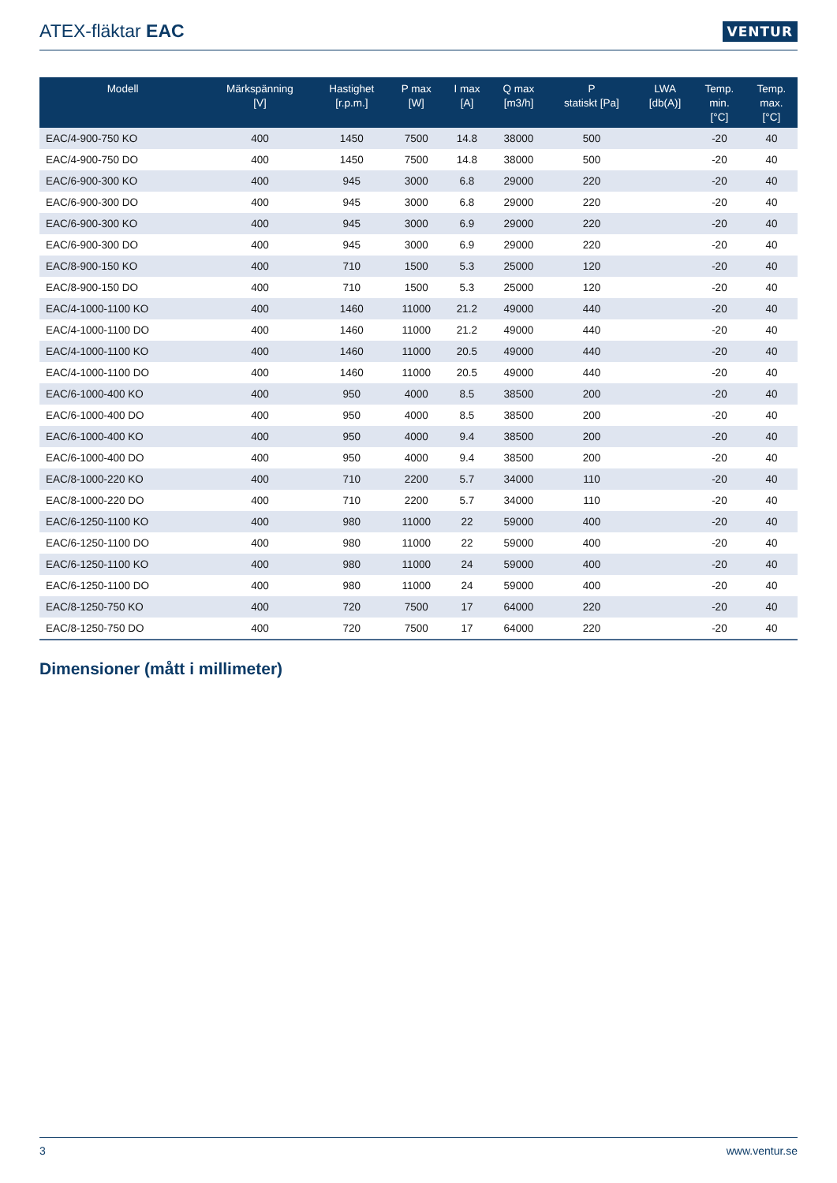ATEX-fläktar EAC
VENTUR
| Modell | Märkspänning [V] | Hastighet [r.p.m.] | P max [W] | I max [A] | Q max [m3/h] | P statiskt [Pa] | LWA [db(A)] | Temp. min. [°C] | Temp. max. [°C] |
| --- | --- | --- | --- | --- | --- | --- | --- | --- | --- |
| EAC/4-900-750 KO | 400 | 1450 | 7500 | 14.8 | 38000 | 500 | | -20 | 40 |
| EAC/4-900-750 DO | 400 | 1450 | 7500 | 14.8 | 38000 | 500 | | -20 | 40 |
| EAC/6-900-300 KO | 400 | 945 | 3000 | 6.8 | 29000 | 220 | | -20 | 40 |
| EAC/6-900-300 DO | 400 | 945 | 3000 | 6.8 | 29000 | 220 | | -20 | 40 |
| EAC/6-900-300 KO | 400 | 945 | 3000 | 6.9 | 29000 | 220 | | -20 | 40 |
| EAC/6-900-300 DO | 400 | 945 | 3000 | 6.9 | 29000 | 220 | | -20 | 40 |
| EAC/8-900-150 KO | 400 | 710 | 1500 | 5.3 | 25000 | 120 | | -20 | 40 |
| EAC/8-900-150 DO | 400 | 710 | 1500 | 5.3 | 25000 | 120 | | -20 | 40 |
| EAC/4-1000-1100 KO | 400 | 1460 | 11000 | 21.2 | 49000 | 440 | | -20 | 40 |
| EAC/4-1000-1100 DO | 400 | 1460 | 11000 | 21.2 | 49000 | 440 | | -20 | 40 |
| EAC/4-1000-1100 KO | 400 | 1460 | 11000 | 20.5 | 49000 | 440 | | -20 | 40 |
| EAC/4-1000-1100 DO | 400 | 1460 | 11000 | 20.5 | 49000 | 440 | | -20 | 40 |
| EAC/6-1000-400 KO | 400 | 950 | 4000 | 8.5 | 38500 | 200 | | -20 | 40 |
| EAC/6-1000-400 DO | 400 | 950 | 4000 | 8.5 | 38500 | 200 | | -20 | 40 |
| EAC/6-1000-400 KO | 400 | 950 | 4000 | 9.4 | 38500 | 200 | | -20 | 40 |
| EAC/6-1000-400 DO | 400 | 950 | 4000 | 9.4 | 38500 | 200 | | -20 | 40 |
| EAC/8-1000-220 KO | 400 | 710 | 2200 | 5.7 | 34000 | 110 | | -20 | 40 |
| EAC/8-1000-220 DO | 400 | 710 | 2200 | 5.7 | 34000 | 110 | | -20 | 40 |
| EAC/6-1250-1100 KO | 400 | 980 | 11000 | 22 | 59000 | 400 | | -20 | 40 |
| EAC/6-1250-1100 DO | 400 | 980 | 11000 | 22 | 59000 | 400 | | -20 | 40 |
| EAC/6-1250-1100 KO | 400 | 980 | 11000 | 24 | 59000 | 400 | | -20 | 40 |
| EAC/6-1250-1100 DO | 400 | 980 | 11000 | 24 | 59000 | 400 | | -20 | 40 |
| EAC/8-1250-750 KO | 400 | 720 | 7500 | 17 | 64000 | 220 | | -20 | 40 |
| EAC/8-1250-750 DO | 400 | 720 | 7500 | 17 | 64000 | 220 | | -20 | 40 |
Dimensioner (mått i millimeter)
3 www.ventur.se